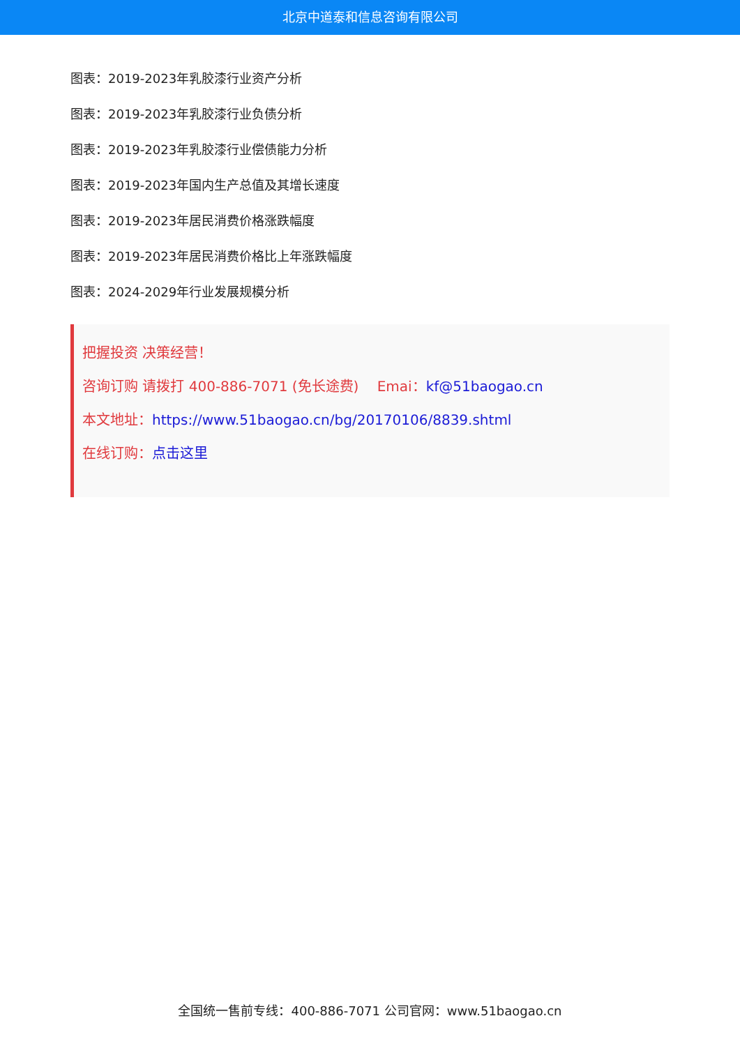北京中道泰和信息咨询有限公司
图表：2019-2023年乳胶漆行业资产分析
图表：2019-2023年乳胶漆行业负债分析
图表：2019-2023年乳胶漆行业偿债能力分析
图表：2019-2023年国内生产总值及其增长速度
图表：2019-2023年居民消费价格涨跌幅度
图表：2019-2023年居民消费价格比上年涨跌幅度
图表：2024-2029年行业发展规模分析
把握投资 决策经营！
咨询订购 请拨打 400-886-7071 (免长途费)　 Emai：kf@51baogao.cn
本文地址：https://www.51baogao.cn/bg/20170106/8839.shtml
在线订购：点击这里
全国统一售前专线：400-886-7071 公司官网：www.51baogao.cn